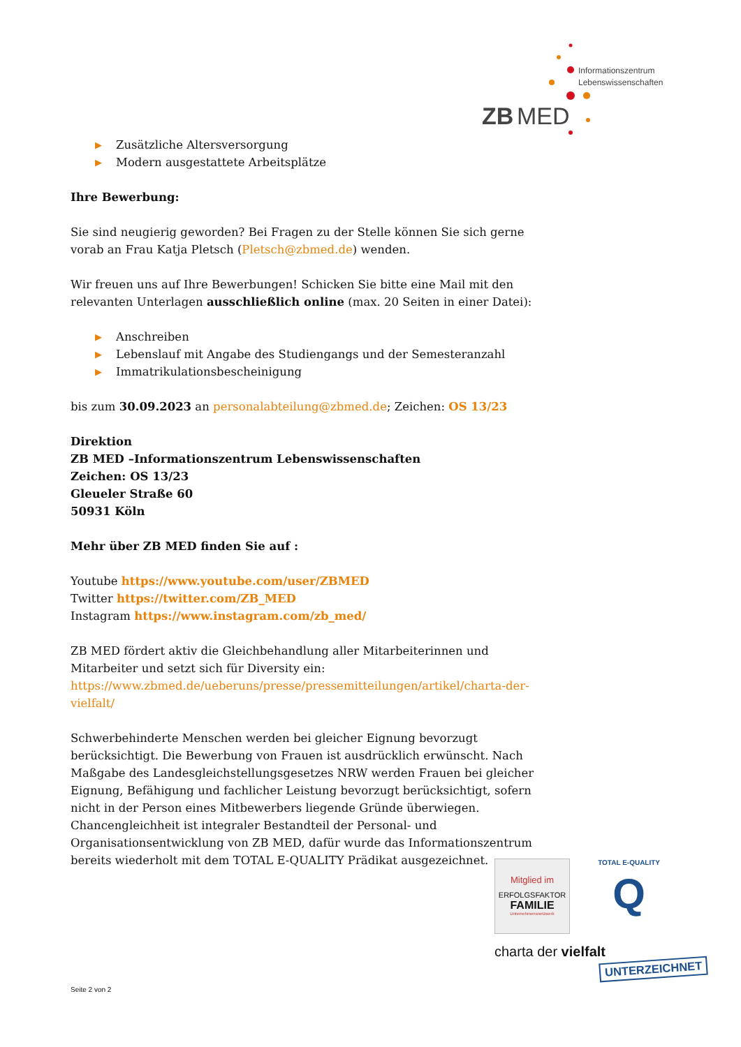ZB
MED
Informationszentrum
Lebenswissenschaften
▶ Zusätzliche Altersversorgung
▶ Modern ausgestattete Arbeitsplätze
Ihre Bewerbung:
Sie sind neugierig geworden? Bei Fragen zu der Stelle können Sie sich gerne vorab an Frau Katja Pletsch (Pletsch@zbmed.de) wenden.
Wir freuen uns auf Ihre Bewerbungen! Schicken Sie bitte eine Mail mit den relevanten Unterlagen ausschließlich online (max. 20 Seiten in einer Datei):
▶ Anschreiben
▶ Lebenslauf mit Angabe des Studiengangs und der Semesteranzahl
▶ Immatrikulationsbescheinigung
bis zum 30.09.2023 an personalabteilung@zbmed.de; Zeichen: OS 13/23
Direktion
ZB MED –Informationszentrum Lebenswissenschaften
Zeichen: OS 13/23
Gleueler Straße 60
50931 Köln
Mehr über ZB MED finden Sie auf :
Youtube https://www.youtube.com/user/ZBMED
Twitter https://twitter.com/ZB_MED
Instagram https://www.instagram.com/zb_med/
ZB MED fördert aktiv die Gleichbehandlung aller Mitarbeiterinnen und Mitarbeiter und setzt sich für Diversity ein:
https://www.zbmed.de/ueberuns/presse/pressemitteilungen/artikel/charta-der-vielfalt/
Schwerbehinderte Menschen werden bei gleicher Eignung bevorzugt berücksichtigt. Die Bewerbung von Frauen ist ausdrücklich erwünscht. Nach Maßgabe des Landesgleichstellungsgesetzes NRW werden Frauen bei gleicher Eignung, Befähigung und fachlicher Leistung bevorzugt berücksichtigt, sofern nicht in der Person eines Mitbewerbers liegende Gründe überwiegen. Chancengleichheit ist integraler Bestandteil der Personal- und Organisationsentwicklung von ZB MED, dafür wurde das Informationszentrum bereits wiederholt mit dem TOTAL E-QUALITY Prädikat ausgezeichnet.
Mitglied im
ERFOLGSFAKTOR
FAMILIE
Unternehmensnetzwerk
TOTAL E-QUALITY
Q
charta der vielfalt
UNTERZEICHNET
Seite 2 von 2